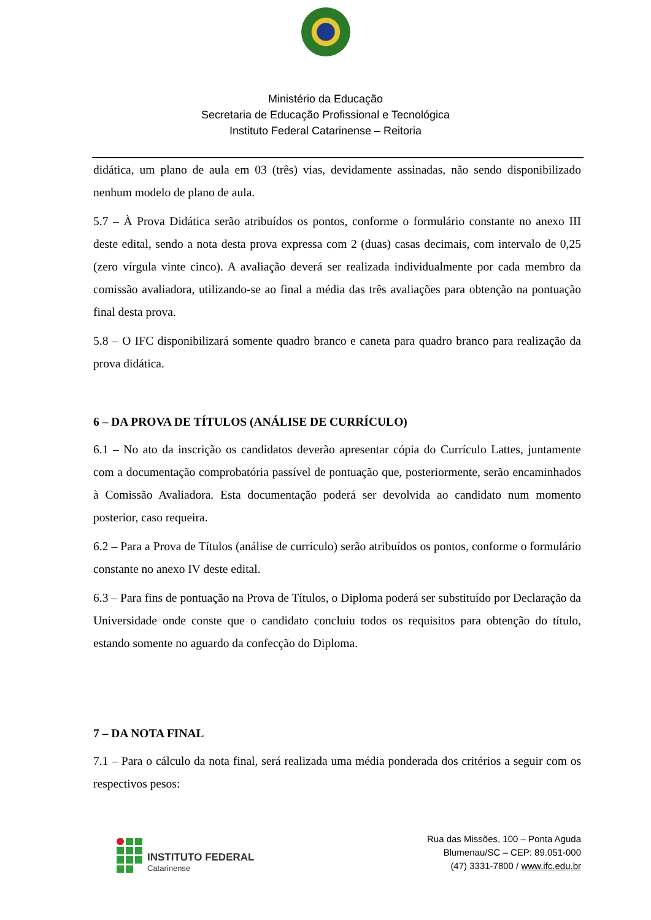Ministério da Educação
Secretaria de Educação Profissional e Tecnológica
Instituto Federal Catarinense – Reitoria
didática, um plano de aula em 03 (três) vias, devidamente assinadas, não sendo disponibilizado nenhum modelo de plano de aula.
5.7 – À Prova Didática serão atribuídos os pontos, conforme o formulário constante no anexo III deste edital, sendo a nota desta prova expressa com 2 (duas) casas decimais, com intervalo de 0,25 (zero vírgula vinte cinco). A avaliação deverá ser realizada individualmente por cada membro da comissão avaliadora, utilizando-se ao final a média das três avaliações para obtenção na pontuação final desta prova.
5.8 – O IFC disponibilizará somente quadro branco e caneta para quadro branco para realização da prova didática.
6 – DA PROVA DE TÍTULOS (ANÁLISE DE CURRÍCULO)
6.1 – No ato da inscrição os candidatos deverão apresentar cópia do Currículo Lattes, juntamente com a documentação comprobatória passível de pontuação que, posteriormente, serão encaminhados à Comissão Avaliadora. Esta documentação poderá ser devolvida ao candidato num momento posterior, caso requeira.
6.2 – Para a Prova de Títulos (análise de currículo) serão atribuídos os pontos, conforme o formulário constante no anexo IV deste edital.
6.3 – Para fins de pontuação na Prova de Títulos, o Diploma poderá ser substituído por Declaração da Universidade onde conste que o candidato concluiu todos os requisitos para obtenção do título, estando somente no aguardo da confecção do Diploma.
7 – DA NOTA FINAL
7.1 – Para o cálculo da nota final, será realizada uma média ponderada dos critérios a seguir com os respectivos pesos:
INSTITUTO FEDERAL
Catarinense
Rua das Missões, 100 – Ponta Aguda
Blumenau/SC – CEP: 89.051-000
(47) 3331-7800 / www.ifc.edu.br